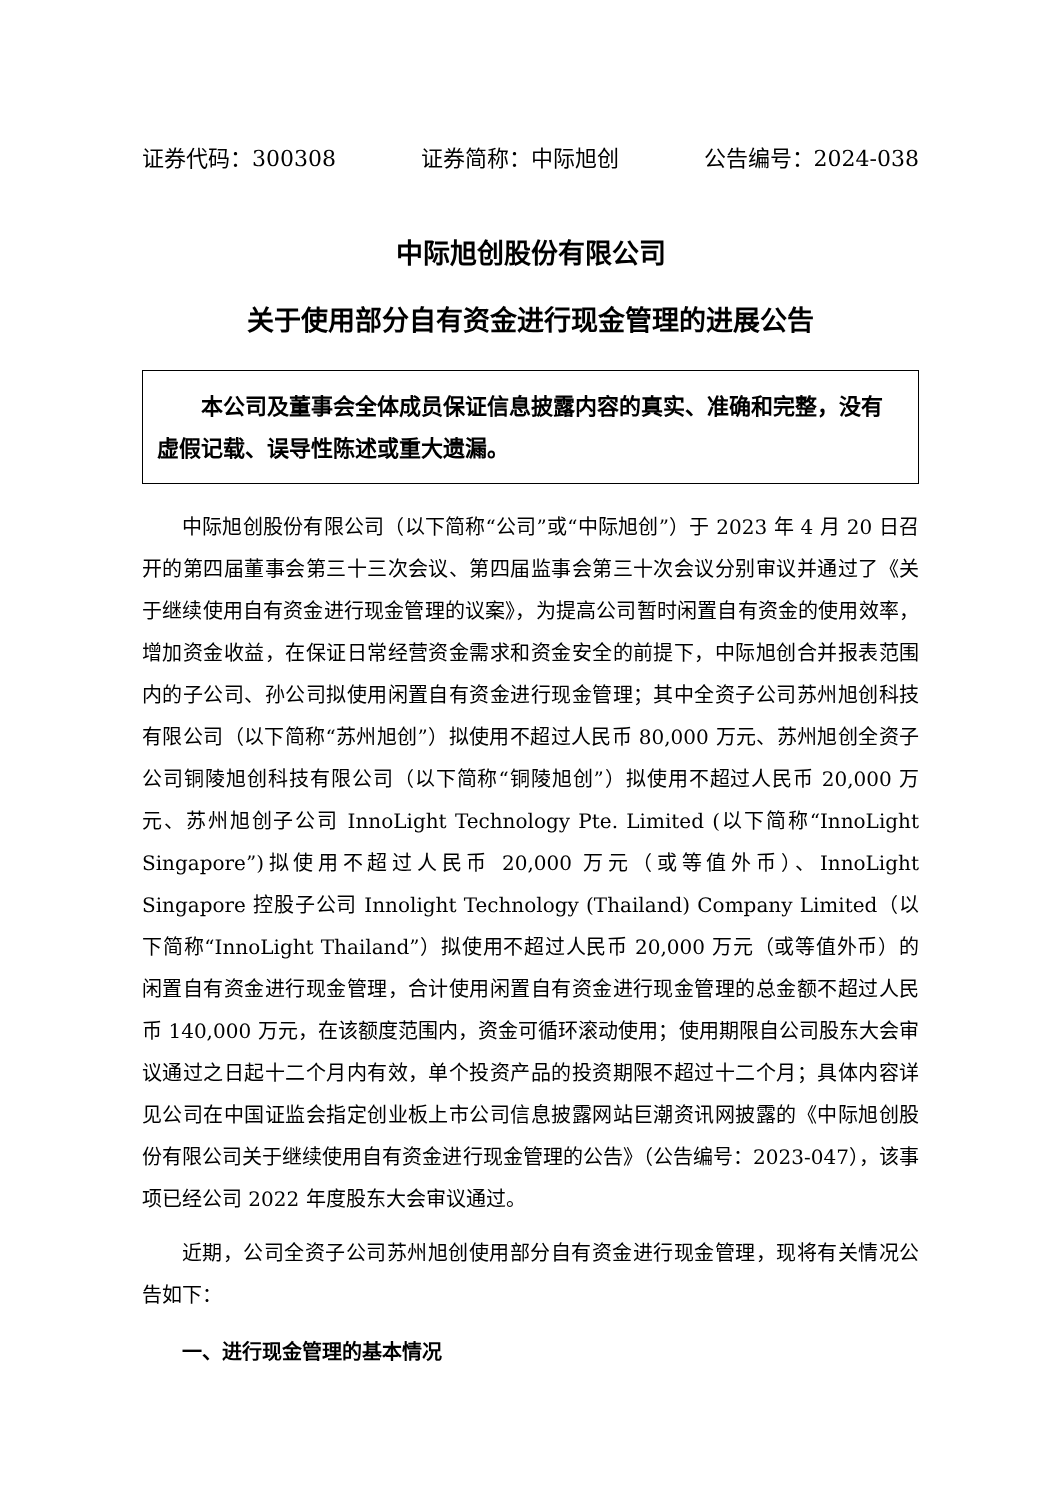证券代码：300308 证券简称：中际旭创 公告编号：2024-038
中际旭创股份有限公司
关于使用部分自有资金进行现金管理的进展公告
　　本公司及董事会全体成员保证信息披露内容的真实、准确和完整，没有虚假记载、误导性陈述或重大遗漏。
中际旭创股份有限公司（以下简称“公司”或“中际旭创”）于 2023 年 4 月 20 日召开的第四届董事会第三十三次会议、第四届监事会第三十次会议分别审议并通过了《关于继续使用自有资金进行现金管理的议案》，为提高公司暂时闲置自有资金的使用效率，增加资金收益，在保证日常经营资金需求和资金安全的前提下，中际旭创合并报表范围内的子公司、孙公司拟使用闲置自有资金进行现金管理；其中全资子公司苏州旭创科技有限公司（以下简称“苏州旭创”）拟使用不超过人民币 80,000 万元、苏州旭创全资子公司铜陵旭创科技有限公司（以下简称“铜陵旭创”）拟使用不超过人民币 20,000 万元、苏州旭创子公司 InnoLight Technology Pte. Limited (以下简称“InnoLight Singapore”)拟使用不超过人民币 20,000 万元（或等值外币）、InnoLight Singapore 控股子公司 Innolight Technology (Thailand) Company Limited（以下简称“InnoLight Thailand”）拟使用不超过人民币 20,000 万元（或等值外币）的闲置自有资金进行现金管理，合计使用闲置自有资金进行现金管理的总金额不超过人民币 140,000 万元，在该额度范围内，资金可循环滚动使用；使用期限自公司股东大会审议通过之日起十二个月内有效，单个投资产品的投资期限不超过十二个月；具体内容详见公司在中国证监会指定创业板上市公司信息披露网站巨潮资讯网披露的《中际旭创股份有限公司关于继续使用自有资金进行现金管理的公告》（公告编号：2023-047），该事项已经公司 2022 年度股东大会审议通过。
近期，公司全资子公司苏州旭创使用部分自有资金进行现金管理，现将有关情况公告如下：
一、进行现金管理的基本情况